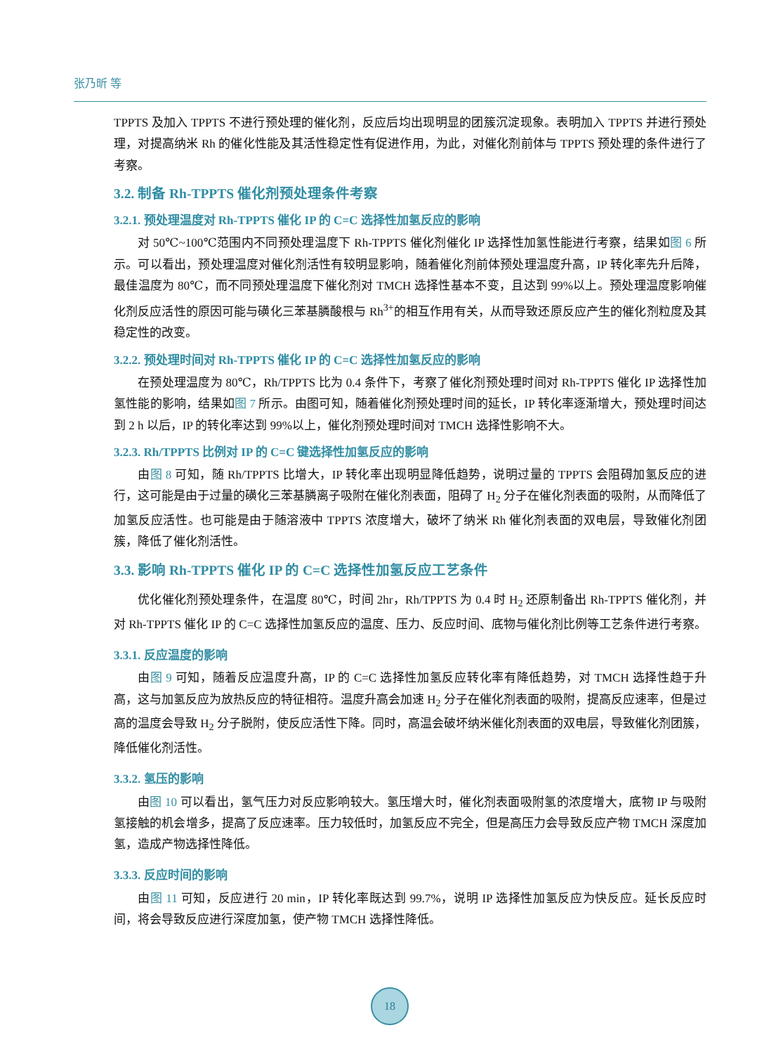张乃昕 等
TPPTS 及加入 TPPTS 不进行预处理的催化剂，反应后均出现明显的团簇沉淀现象。表明加入 TPPTS 并进行预处理，对提高纳米 Rh 的催化性能及其活性稳定性有促进作用，为此，对催化剂前体与 TPPTS 预处理的条件进行了考察。
3.2. 制备 Rh-TPPTS 催化剂预处理条件考察
3.2.1. 预处理温度对 Rh-TPPTS 催化 IP 的 C=C 选择性加氢反应的影响
对 50℃~100℃范围内不同预处理温度下 Rh-TPPTS 催化剂催化 IP 选择性加氢性能进行考察，结果如图 6 所示。可以看出，预处理温度对催化剂活性有较明显影响，随着催化剂前体预处理温度升高，IP 转化率先升后降，最佳温度为 80℃，而不同预处理温度下催化剂对 TMCH 选择性基本不变，且达到 99%以上。预处理温度影响催化剂反应活性的原因可能与磺化三苯基膦酸根与 Rh<sup>3+</sup>的相互作用有关，从而导致还原反应产生的催化剂粒度及其稳定性的改变。
3.2.2. 预处理时间对 Rh-TPPTS 催化 IP 的 C=C 选择性加氢反应的影响
在预处理温度为 80℃，Rh/TPPTS 比为 0.4 条件下，考察了催化剂预处理时间对 Rh-TPPTS 催化 IP 选择性加氢性能的影响，结果如图 7 所示。由图可知，随着催化剂预处理时间的延长，IP 转化率逐渐增大，预处理时间达到 2 h 以后，IP 的转化率达到 99%以上，催化剂预处理时间对 TMCH 选择性影响不大。
3.2.3. Rh/TPPTS 比例对 IP 的 C=C 键选择性加氢反应的影响
由图 8 可知，随 Rh/TPPTS 比增大，IP 转化率出现明显降低趋势，说明过量的 TPPTS 会阻碍加氢反应的进行，这可能是由于过量的磺化三苯基膦离子吸附在催化剂表面，阻碍了 H<sub>2</sub> 分子在催化剂表面的吸附，从而降低了加氢反应活性。也可能是由于随溶液中 TPPTS 浓度增大，破坏了纳米 Rh 催化剂表面的双电层，导致催化剂团簇，降低了催化剂活性。
3.3. 影响 Rh-TPPTS 催化 IP 的 C=C 选择性加氢反应工艺条件
优化催化剂预处理条件，在温度 80℃，时间 2hr，Rh/TPPTS 为 0.4 时 H<sub>2</sub> 还原制备出 Rh-TPPTS 催化剂，并对 Rh-TPPTS 催化 IP 的 C=C 选择性加氢反应的温度、压力、反应时间、底物与催化剂比例等工艺条件进行考察。
3.3.1. 反应温度的影响
由图 9 可知，随着反应温度升高，IP 的 C=C 选择性加氢反应转化率有降低趋势，对 TMCH 选择性趋于升高，这与加氢反应为放热反应的特征相符。温度升高会加速 H<sub>2</sub> 分子在催化剂表面的吸附，提高反应速率，但是过高的温度会导致 H<sub>2</sub> 分子脱附，使反应活性下降。同时，高温会破坏纳米催化剂表面的双电层，导致催化剂团簇，降低催化剂活性。
3.3.2. 氢压的影响
由图 10 可以看出，氢气压力对反应影响较大。氢压增大时，催化剂表面吸附氢的浓度增大，底物 IP 与吸附氢接触的机会增多，提高了反应速率。压力较低时，加氢反应不完全，但是高压力会导致反应产物 TMCH 深度加氢，造成产物选择性降低。
3.3.3. 反应时间的影响
由图 11 可知，反应进行 20 min，IP 转化率既达到 99.7%，说明 IP 选择性加氢反应为快反应。延长反应时间，将会导致反应进行深度加氢，使产物 TMCH 选择性降低。
18